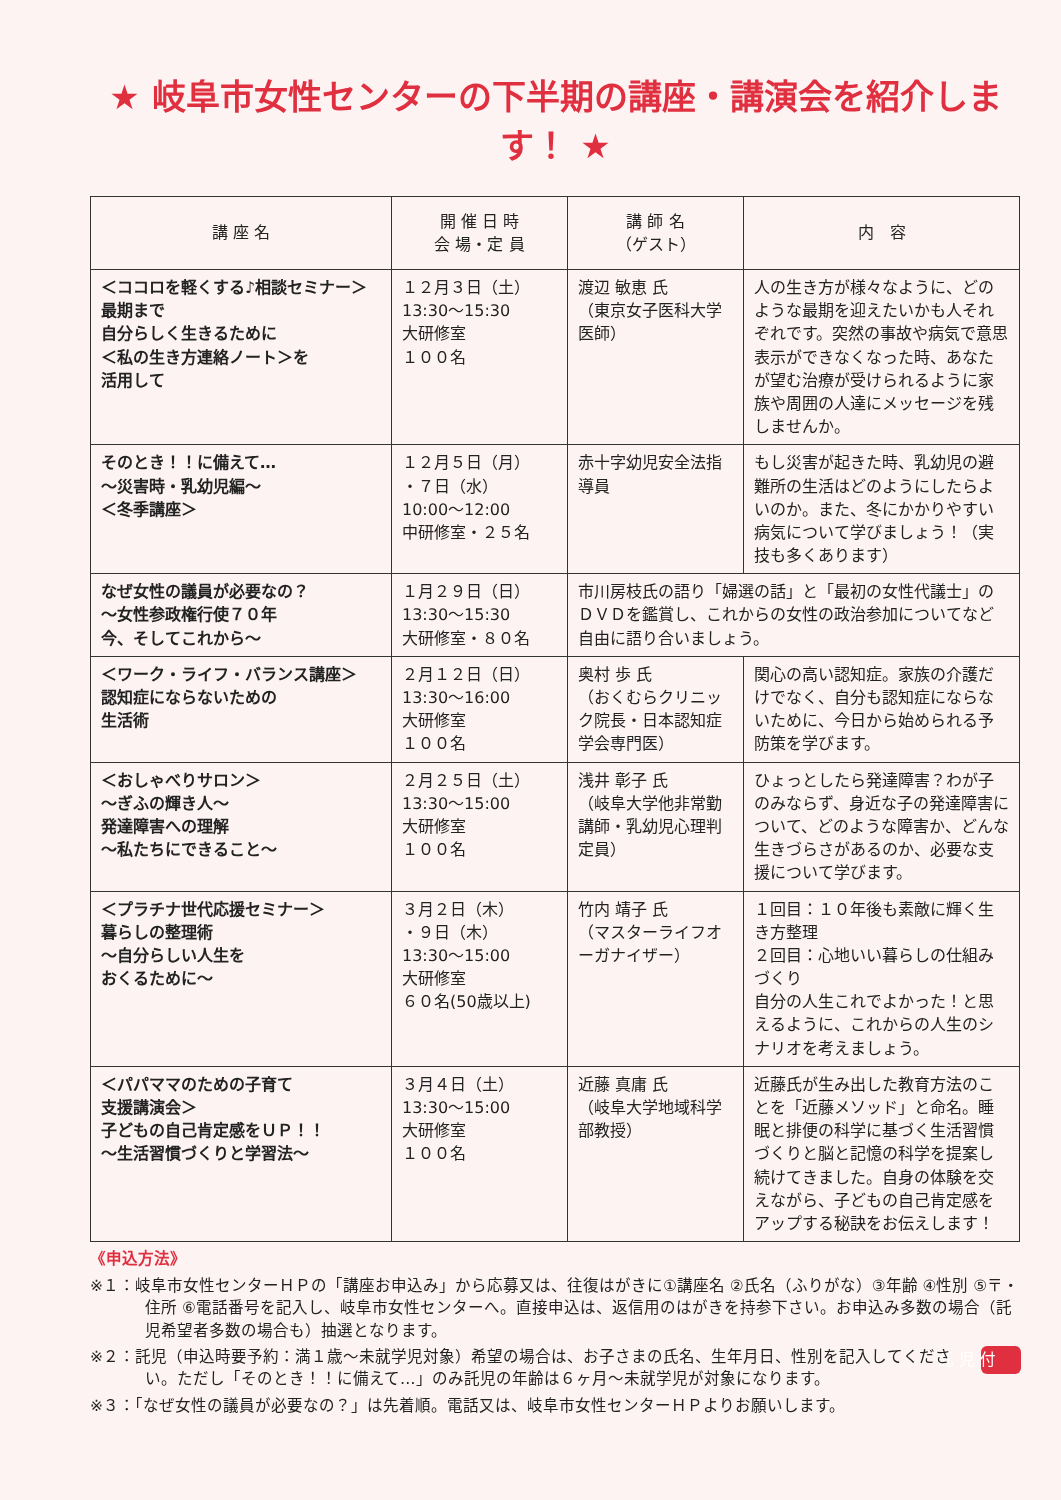★ 岐阜市女性センターの下半期の講座・講演会を紹介します！ ★
| 講 座 名 | 開 催 日 時 会 場・定 員 | 講 師 名 （ゲスト） | 内 容 |
| --- | --- | --- | --- |
| ＜ココロを軽くする♪相談セミナー＞ 最期まで 自分らしく生きるために ＜私の生き方連絡ノート＞を 活用して | １２月３日（土） 13:30〜15:30 大研修室 １００名 | 渡辺 敏恵 氏 （東京女子医科大学医師） | 人の生き方が様々なように、どのような最期を迎えたいかも人それぞれです。突然の事故や病気で意思表示ができなくなった時、あなたが望む治療が受けられるように家族や周囲の人達にメッセージを残しませんか。 |
| そのとき！！に備えて… 〜災害時・乳幼児編〜 ＜冬季講座＞ | １２月５日（月） ・７日（水） 10:00〜12:00 中研修室・２５名 | 赤十字幼児安全法指導員 | もし災害が起きた時、乳幼児の避難所の生活はどのようにしたらよいのか。また、冬にかかりやすい病気について学びましょう！（実技も多くあります） |
| なぜ女性の議員が必要なの？ 〜女性参政権行使７０年 今、そしてこれから〜 | １月２９日（日） 13:30〜15:30 大研修室・８０名 | 市川房枝氏の語り「婦選の話」と「最初の女性代議士」のＤＶＤを鑑賞し、これからの女性の政治参加についてなど自由に語り合いましょう。 | |
| ＜ワーク・ライフ・バランス講座＞ 認知症にならないための 生活術 | ２月１２日（日） 13:30〜16:00 大研修室 １００名 | 奥村 歩 氏 （おくむらクリニック院長・日本認知症学会専門医） | 関心の高い認知症。家族の介護だけでなく、自分も認知症にならないために、今日から始められる予防策を学びます。 |
| ＜おしゃべりサロン＞ 〜ぎふの輝き人〜 発達障害への理解 〜私たちにできること〜 | ２月２５日（土） 13:30〜15:00 大研修室 １００名 | 浅井 彰子 氏 （岐阜大学他非常勤講師・乳幼児心理判定員） | ひょっとしたら発達障害？わが子のみならず、身近な子の発達障害について、どのような障害か、どんな生きづらさがあるのか、必要な支援について学びます。 |
| ＜プラチナ世代応援セミナー＞ 暮らしの整理術 〜自分らしい人生を おくるために〜 | ３月２日（木） ・９日（木） 13:30〜15:00 大研修室 ６０名(50歳以上) | 竹内 靖子 氏 （マスターライフオーガナイザー） | １回目：１０年後も素敵に輝く生き方整理 ２回目：心地いい暮らしの仕組みづくり 自分の人生これでよかった！と思えるように、これからの人生のシナリオを考えましょう。 |
| ＜パパママのための子育て 支援講演会＞ 子どもの自己肯定感をＵＰ！！ 〜生活習慣づくりと学習法〜 | ３月４日（土） 13:30〜15:00 大研修室 １００名 | 近藤 真庸 氏 （岐阜大学地域科学部教授） | 近藤氏が生み出した教育方法のことを「近藤メソッド」と命名。睡眠と排便の科学に基づく生活習慣づくりと脳と記憶の科学を提案し続けてきました。自身の体験を交えながら、子どもの自己肯定感をアップする秘訣をお伝えします！ |
《申込方法》
※１：岐阜市女性センターＨＰの「講座お申込み」から応募又は、往復はがきに①講座名 ②氏名（ふりがな）③年齢 ④性別 ⑤〒・住所 ⑥電話番号を記入し、岐阜市女性センターへ。直接申込は、返信用のはがきを持参下さい。お申込み多数の場合（託児希望者多数の場合も）抽選となります。
託 児 付 ※２：託児（申込時要予約：満１歳〜未就学児対象）希望の場合は、お子さまの氏名、生年月日、性別を記入してください。ただし「そのとき！！に備えて…」のみ託児の年齢は６ヶ月〜未就学児が対象になります。
※３：「なぜ女性の議員が必要なの？」は先着順。電話又は、岐阜市女性センターＨＰよりお願いします。